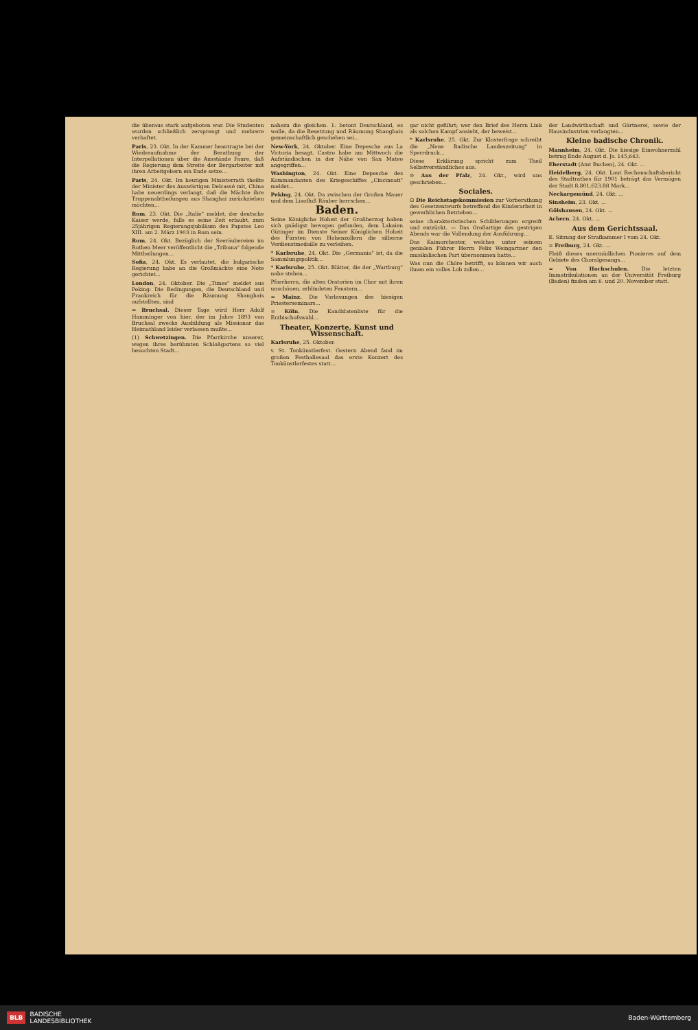die überaus stark aufgeboten war. Die Studenten wurden schließlich zersprengt und mehrere verhaftet.
Paris, 23. Okt. In der Kammer beantragte bei der Wiederaufnahme der Berathung der Interpellationen über die Ausstände Faure, daß die Regierung dem Streite der Bergarbeiter mit ihren Arbeitgebern ein Ende setze...
Paris, 24. Okt. Im heutigen Ministerrath theilte der Minister des Auswärtigen Delcassé mit, China habe neuerdings verlangt, daß die Mächte ihre Truppenabtheilungen aus Shanghai zurückziehen möchten...
Rom, 23. Okt. Die „Italie" meldet, der deutsche Kaiser werde, falls es seine Zeit erlaubt, zum 25jährigen Regierungsjubiläum des Papstes Leo XIII. am 2. März 1903 in Rom sein.
Rom, 24. Okt. Bezüglich der Seeräubereien im Rothen Meer veröffentlicht die „Tribuna" folgende Mittheilungen...
Sofia, 24. Okt. Es verlautet, die bulgarische Regierung habe an die Großmächte eine Note gerichtet...
London, 24. Oktober. Die „Times" meldet aus Peking: Die Bedingungen, die Deutschland und Frankreich für die Räumung Shanghais aufstellten, sind
= Bruchsal. Dieser Tage wird Herr Adolf Hamminger von hier, der im Jahre 1893 von Bruchsal zwecks Ausbildung als Missionar das Heimathland leider verlassen mußte...
(1) Schwetzingen. Die Pfarrkirche unserer, wegen ihres berühmten Schloßgartens so viel besuchten Stadt...
nahezu die gleichen. 1. betont Deutschland, es wolle, da die Besetzung und Räumung Shanghais gemeinschaftlich geschehen sei...
New-York, 24. Oktober. Eine Depesche aus La Victoria besagt, Castro habe am Mittwoch die Aufständischen in der Nähe von San Mateo angegriffen...
Washington, 24. Okt. Eine Depesche des Kommandanten des Kriegsschiffes „Cincinnati" meldet...
Peking, 24. Okt. Da zwischen der Großen Mauer und dem Liaofluß Räuber herrschen...
Baden.
Seine Königliche Hoheit der Großherzog haben sich gnädigst bewogen gefunden, dem Lakaien Gütinger im Dienste Seiner Königlichen Hoheit des Fürsten von Hohenzollern die silberne Verdienstmedaille zu verleihen.
* Karlsruhe, 24. Okt. Die „Germania" ist, da die Sammlungspolitik...
* Karlsruhe, 25. Okt. Blätter, die der „Wartburg" nahe stehen...
Pfarrherrn, die alten Oratorien im Chor mit ihren unschönen, erblindeten Fenstern...
= Mainz. Die Vorlesungen des hiesigen Priesterseminars...
= Köln. Die Kandidatenliste für die Erzbischofswahl...
Theater, Konzerte, Kunst und Wissenschaft.
Karlsruhe, 25. Oktober.
v. St. Tonkünstlerfest. Gestern Abend fand im großen Festhallesaal das erste Konzert des Tonkünstlerfestes statt...
gar nicht geführt; wer den Brief des Herrn Link als solchen Kampf ansieht, der beweist...
* Karlsruhe, 25. Okt. Zur Klosterfrage schreibt die „Neue Badische Landeszeitung" in Sperrdruck...
Diese Erklärung spricht zum Theil Selbstverständliches aus.
⊙ Aus der Pfalz, 24. Okt., wird uns geschrieben...
Sociales.
⊡ Die Reichstagskommission zur Vorberathung des Gesetzentwurfs betreffend die Kinderarbeit in gewerblichen Betrieben...
seine charakteristischen Schilderungen ergreift und entzückt. — Das Großartige des gestrigen Abends war die Vollendung der Ausführung...
Das Kaimorchester, welches unter seinem genialen Führer Herrn Felix Weingartner den musikalischen Part übernommen hatte...
Was nun die Chöre betrifft, so können wir auch ihnen ein volles Lob zollen...
der Landwirthschaft und Gärtnerei, sowie der Hausindustrien verlangten...
Kleine badische Chronik.
Mannheim, 24. Okt. Die hiesige Einwohnerzahl betrug Ende August d. Js. 145,643.
Eberstadt (Amt Buchen), 24. Okt. ...
Heidelberg, 24. Okt. Laut Rechenschaftsbericht des Stadtrathes für 1901 beträgt das Vermögen der Stadt 8,801,623.88 Mark...
Neckargemünd, 24. Okt. ...
Sinsheim, 23. Okt. ...
Gölshausen, 24. Okt. ...
Achern, 24. Okt. ...
Aus dem Gerichtssaal.
E. Sitzung der Strafkammer I vom 24. Okt.
= Freiburg, 24. Okt. ...
Fleiß dieses unermüdlichen Pionieres auf dem Gebiete des Choralgesangs...
= Von Hochschulen. Die letzten Immatrikulationen an der Universität Freiburg (Baden) finden am 6. und 20. November statt.
BLB BADISCHE
LANDESBIBLIOTHEK
Baden-Württemberg